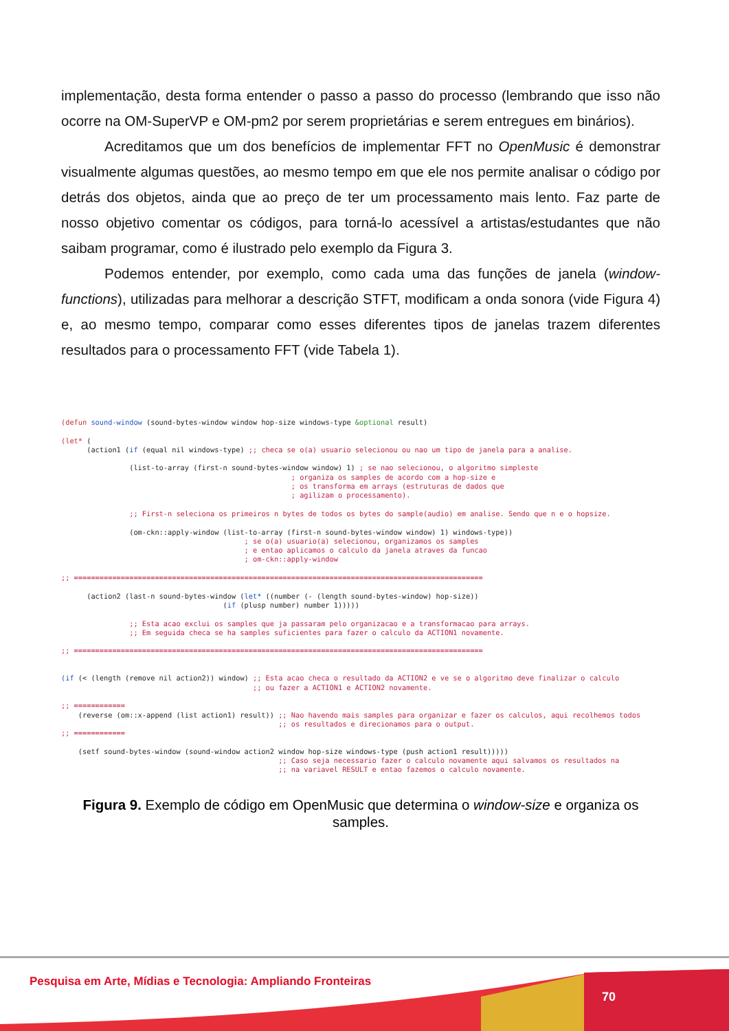implementação, desta forma entender o passo a passo do processo (lembrando que isso não ocorre na OM-SuperVP e OM-pm2 por serem proprietárias e serem entregues em binários).
Acreditamos que um dos benefícios de implementar FFT no OpenMusic é demonstrar visualmente algumas questões, ao mesmo tempo em que ele nos permite analisar o código por detrás dos objetos, ainda que ao preço de ter um processamento mais lento. Faz parte de nosso objetivo comentar os códigos, para torná-lo acessível a artistas/estudantes que não saibam programar, como é ilustrado pelo exemplo da Figura 3.
Podemos entender, por exemplo, como cada uma das funções de janela (window-functions), utilizadas para melhorar a descrição STFT, modificam a onda sonora (vide Figura 4) e, ao mesmo tempo, comparar como esses diferentes tipos de janelas trazem diferentes resultados para o processamento FFT (vide Tabela 1).
(defun sound-window (sound-bytes-window window hop-size windows-type &optional result) (let* ( (action1 (if (equal nil windows-type) ;; checa se o(a) usuario selecionou ou nao um tipo de janela para a analise. (list-to-array (first-n sound-bytes-window window) 1) ; se nao selecionou, o algoritmo simpleste ; organiza os samples de acordo com a hop-size e ; os transforma em arrays (estruturas de dados que ; agilizam o processamento). ;; First-n seleciona os primeiros n bytes de todos os bytes do sample(audio) em analise. Sendo que n e o hopsize. (om-ckn::apply-window (list-to-array (first-n sound-bytes-window window) 1) windows-type)) ; se o(a) usuario(a) selecionou, organizamos os samples ; e entao aplicamos o calculo da janela atraves da funcao ; om-ckn::apply-window ;; ================================================================================================ (action2 (last-n sound-bytes-window (let* ((number (- (length sound-bytes-window) hop-size)) (if (plusp number) number 1))))) ;; Esta acao exclui os samples que ja passaram pelo organizacao e a transformacao para arrays. ;; Em seguida checa se ha samples suficientes para fazer o calculo da ACTION1 novamente. ;; ================================================================================================ (if (< (length (remove nil action2)) window) ;; Esta acao checa o resultado da ACTION2 e ve se o algoritmo deve finalizar o calculo ;; ou fazer a ACTION1 e ACTION2 novamente. ;; ============ (reverse (om::x-append (list action1) result)) ;; Nao havendo mais samples para organizar e fazer os calculos, aqui recolhemos todos ;; os resultados e direcionamos para o output. ;; ============ (setf sound-bytes-window (sound-window action2 window hop-size windows-type (push action1 result))))) ;; Caso seja necessario fazer o calculo novamente aqui salvamos os resultados na ;; na variavel RESULT e entao fazemos o calculo novamente.
Figura 9. Exemplo de código em OpenMusic que determina o window-size e organiza os samples.
Pesquisa em Arte, Mídias e Tecnologia: Ampliando Fronteiras
70